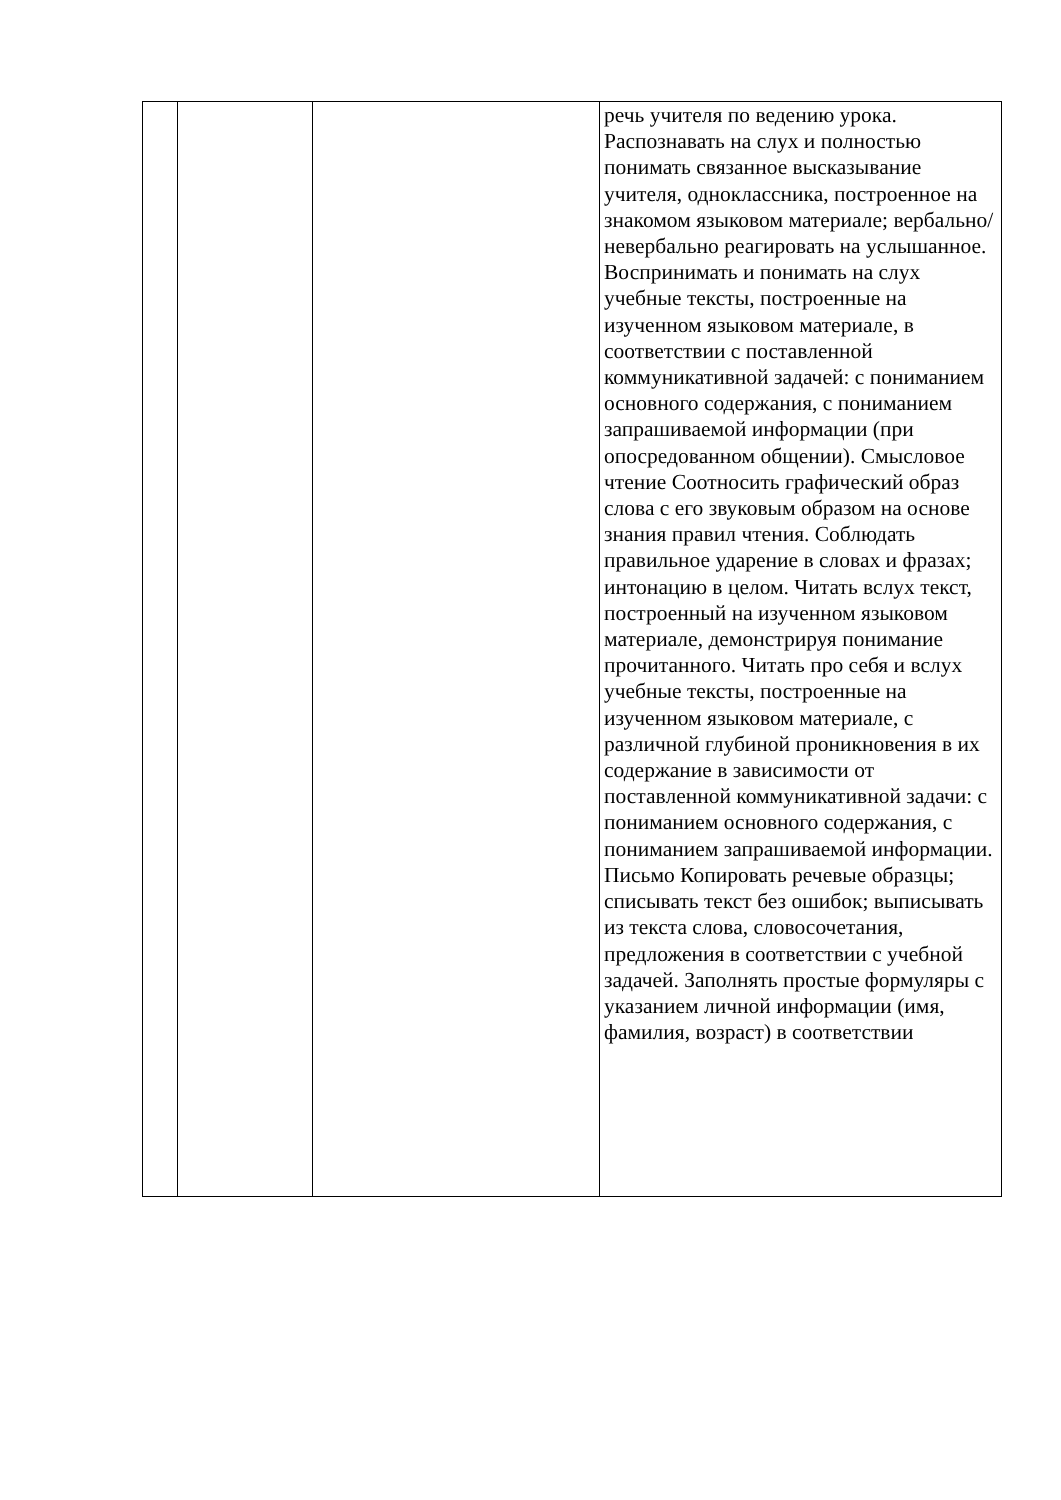| | | | речь учителя по ведению урока. Распознавать на слух и полностью понимать связанное высказывание учителя, одноклассника, построенное на знакомом языковом материале; вербально/невербально реагировать на услышанное. Воспринимать и понимать на слух учебные тексты, построенные на изученном языковом материале, в соответствии с поставленной коммуникативной задачей: с пониманием основного содержания, с пониманием запрашиваемой информации (при опосредованном общении). Смысловое чтение Соотносить графический образ слова с его звуковым образом на основе знания правил чтения. Соблюдать правильное ударение в словах и фразах; интонацию в целом. Читать вслух текст, построенный на изученном языковом материале, демонстрируя понимание прочитанного. Читать про себя и вслух учебные тексты, построенные на изученном языковом материале, с различной глубиной проникновения в их содержание в зависимости от поставленной коммуникативной задачи: с пониманием основного содержания, с пониманием запрашиваемой информации. Письмо Копировать речевые образцы; списывать текст без ошибок; выписывать из текста слова, словосочетания, предложения в соответствии с учебной задачей. Заполнять простые формуляры с указанием личной информации (имя, фамилия, возраст) в соответствии |